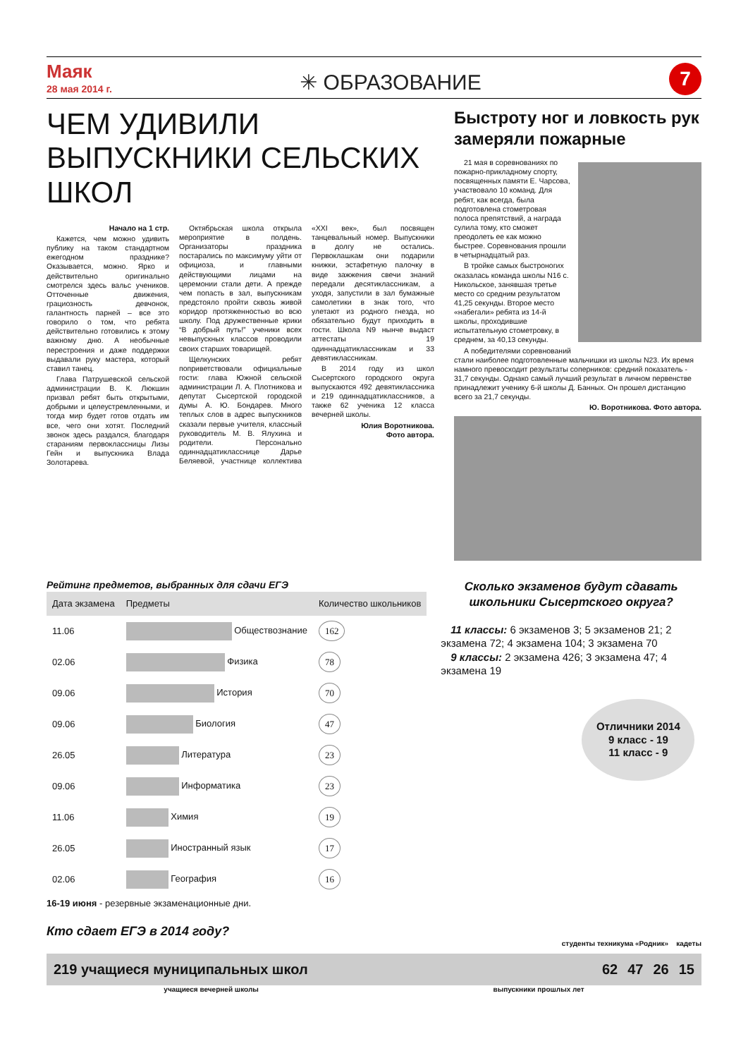Маяк
28 мая 2014 г.
✳ ОБРАЗОВАНИЕ
7
ЧЕМ УДИВИЛИ ВЫПУСКНИКИ СЕЛЬСКИХ ШКОЛ
Начало на 1 стр.
Кажется, чем можно удивить публику на таком стандартном ежегодном празднике? Оказывается, можно. Ярко и действительно оригинально смотрелся здесь вальс учеников. Отточенные движения, грациозность девчонок, галантность парней – все это говорило о том, что ребята действительно готовились к этому важному дню. А необычные перестроения и даже поддержки выдавали руку мастера, который ставил танец.
Глава Патрушевской сельской администрации В. К. Люкшин призвал ребят быть открытыми, добрыми и целеустремленными, и тогда мир будет готов отдать им все, чего они хотят. Последний звонок здесь раздался, благодаря стараниям первоклассницы Лизы Гейн и выпускника Влада Золотарева.
Октябрьская школа открыла мероприятие в полдень. Организаторы праздника постарались по максимуму уйти от официоза, и главными действующими лицами на церемонии стали дети. А прежде чем попасть в зал, выпускникам предстояло пройти сквозь живой коридор протяженностью во всю школу. Под дружественные крики “В добрый путь!” ученики всех невыпускных классов проводили своих старших товарищей.
Щелкунских ребят поприветствовали официальные гости: глава Южной сельской администрации Л. А. Плотникова и депутат Сысертской городской думы А. Ю. Бондарев. Много теплых слов в адрес выпускников сказали первые учителя, классный руководитель М. В. Ялухина и родители. Персонально одиннадцатикласснице Дарье Беляевой, участнице коллектива «XXI век», был посвящен танцевальный номер. Выпускники в долгу не остались. Первоклашкам они подарили книжки, эстафетную палочку в виде зажжения свечи знаний передали десятиклассникам, а уходя, запустили в зал бумажные самолетики в знак того, что улетают из родного гнезда, но обязательно будут приходить в гости. Школа N9 нынче выдаст аттестаты 19 одиннадцатиклассникам и 33 девятиклассникам.
В 2014 году из школ Сысертского городского округа выпускаются 492 девятиклассника и 219 одиннадцатиклассников, а также 62 ученика 12 класса вечерней школы.
Юлия Воротникова.
Фото автора.
Быстроту ног и ловкость рук замеряли пожарные
21 мая в соревнованиях по пожарно-прикладному спорту, посвященных памяти Е. Чарсова, участвовало 10 команд. Для ребят, как всегда, была подготовлена стометровая полоса препятствий, а награда сулила тому, кто сможет преодолеть ее как можно быстрее. Соревнования прошли в четырнадцатый раз.
В тройке самых быстроногих оказалась команда школы N16 с. Никольское, занявшая третье место со средним результатом 41,25 секунды. Второе место «набегали» ребята из 14-й школы, проходившие испытательную стометровку, в среднем, за 40,13 секунды.
А победителями соревнований стали наиболее подготовленные мальчишки из школы N23. Их время намного превосходит результаты соперников: средний показатель - 31,7 секунды. Однако самый лучший результат в личном первенстве принадлежит ученику 6-й школы Д. Банных. Он прошел дистанцию всего за 21,7 секунды.
Ю. Воротникова. Фото автора.
Рейтинг предметов, выбранных для сдачи ЕГЭ
| Дата экзамена | Предметы | Количество школьников |
| --- | --- | --- |
| 11.06 | Обществознание | 162 |
| 02.06 | Физика | 78 |
| 09.06 | История | 70 |
| 09.06 | Биология | 47 |
| 26.05 | Литература | 23 |
| 09.06 | Информатика | 23 |
| 11.06 | Химия | 19 |
| 26.05 | Иностранный язык | 17 |
| 02.06 | География | 16 |
16-19 июня - резервные экзаменационные дни.
Сколько экзаменов будут сдавать школьники Сысертского округа?
11 классы: 6 экзаменов 3; 5 экзаменов 21; 2 экзамена 72; 4 экзамена 104; 3 экзамена 70
9 классы: 2 экзамена 426; 3 экзамена 47; 4 экзамена 19
Отличники 2014
9 класс - 19
11 класс - 9
Кто сдает ЕГЭ в 2014 году?
студенты техникума «Родник» кадеты
219 учащиеся муниципальных школ 62 47 26 15
учащиеся вечерней школы выпускники прошлых лет